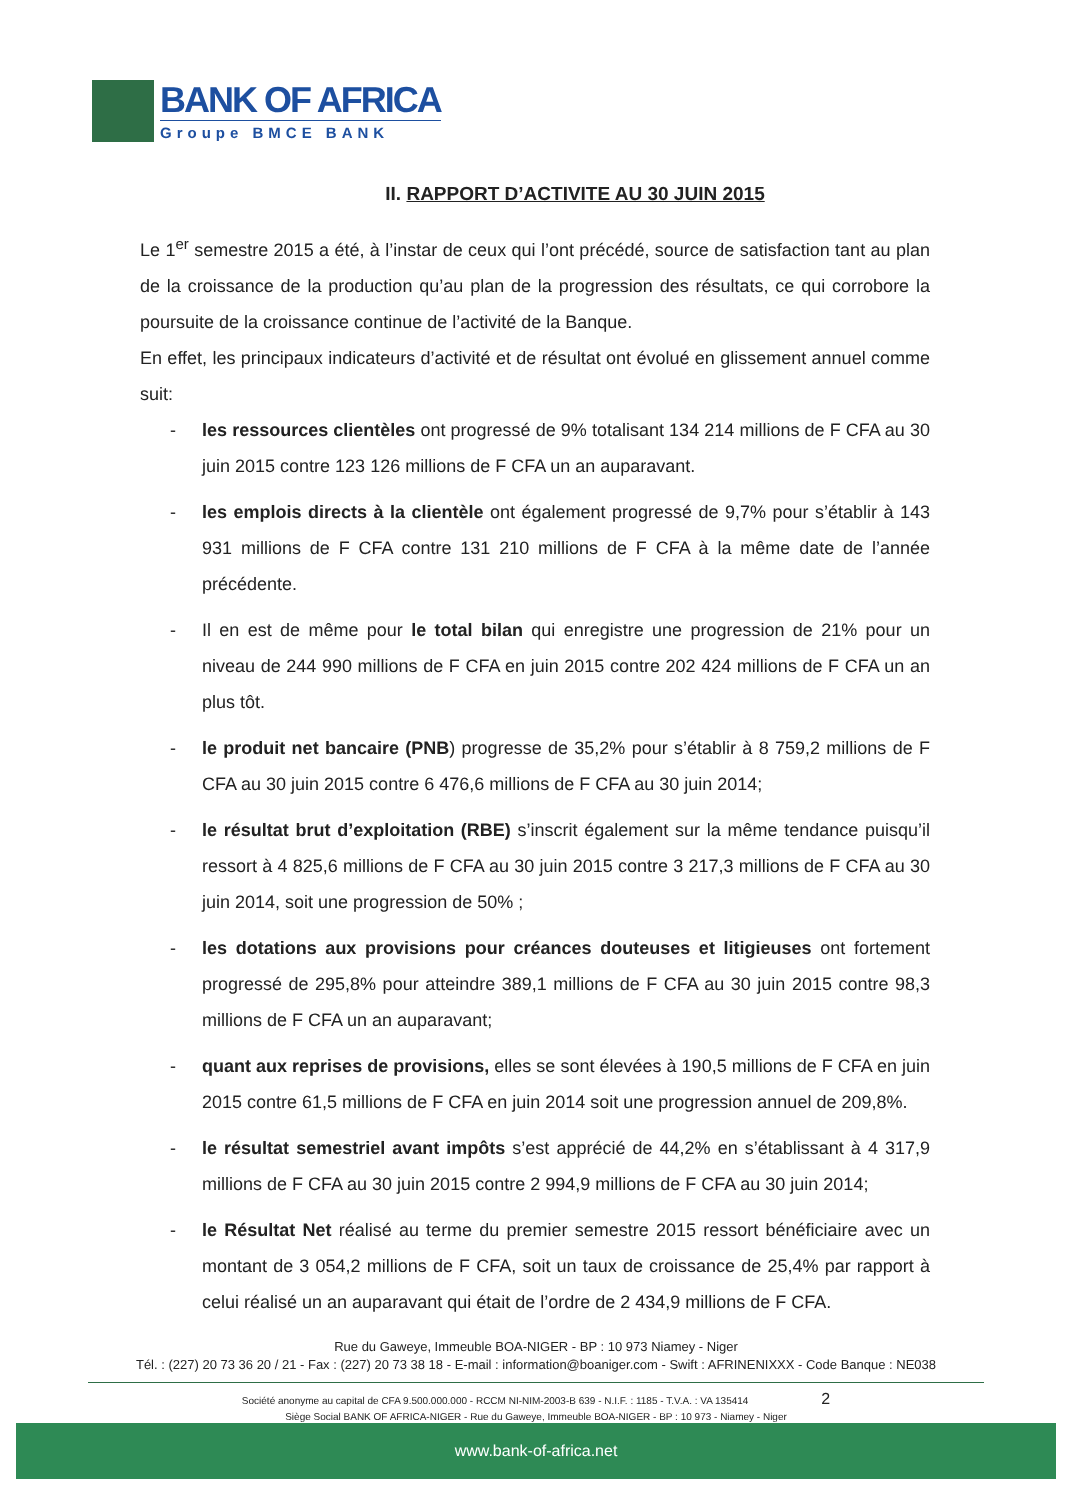BANK OF AFRICA
Groupe BMCE BANK
II. RAPPORT D’ACTIVITE AU 30 JUIN 2015
Le 1<sup>er</sup> semestre 2015 a été, à l’instar de ceux qui l’ont précédé, source de satisfaction tant au plan de la croissance de la production qu’au plan de la progression des résultats, ce qui corrobore la poursuite de la croissance continue de l’activité de la Banque.
En effet, les principaux indicateurs d’activité et de résultat ont évolué en glissement annuel comme suit:
- les ressources clientèles ont progressé de 9% totalisant 134 214 millions de F CFA au 30 juin 2015 contre 123 126 millions de F CFA un an auparavant.
- les emplois directs à la clientèle ont également progressé de 9,7% pour s’établir à 143 931 millions de F CFA contre 131 210 millions de F CFA à la même date de l’année précédente.
- Il en est de même pour le total bilan qui enregistre une progression de 21% pour un niveau de 244 990 millions de F CFA en juin 2015 contre 202 424 millions de F CFA un an plus tôt.
- le produit net bancaire (PNB) progresse de 35,2% pour s’établir à 8 759,2 millions de F CFA au 30 juin 2015 contre 6 476,6 millions de F CFA au 30 juin 2014;
- le résultat brut d’exploitation (RBE) s’inscrit également sur la même tendance puisqu’il ressort à 4 825,6 millions de F CFA au 30 juin 2015 contre 3 217,3 millions de F CFA au 30 juin 2014, soit une progression de 50% ;
- les dotations aux provisions pour créances douteuses et litigieuses ont fortement progressé de 295,8% pour atteindre 389,1 millions de F CFA au 30 juin 2015 contre 98,3 millions de F CFA un an auparavant;
- quant aux reprises de provisions, elles se sont élevées à 190,5 millions de F CFA en juin 2015 contre 61,5 millions de F CFA en juin 2014 soit une progression annuel de 209,8%.
- le résultat semestriel avant impôts s’est apprécié de 44,2% en s’établissant à 4 317,9 millions de F CFA au 30 juin 2015 contre 2 994,9 millions de F CFA au 30 juin 2014;
- le Résultat Net réalisé au terme du premier semestre 2015 ressort bénéficiaire avec un montant de 3 054,2 millions de F CFA, soit un taux de croissance de 25,4% par rapport à celui réalisé un an auparavant qui était de l’ordre de 2 434,9 millions de F CFA.
Rue du Gaweye, Immeuble BOA-NIGER - BP : 10 973 Niamey - Niger
Tél. : (227) 20 73 36 20 / 21 - Fax : (227) 20 73 38 18 - E-mail : information@boaniger.com - Swift : AFRINENIXXX - Code Banque : NE038
Société anonyme au capital de CFA 9.500.000.000 - RCCM NI-NIM-2003-B 639 - N.I.F. : 1185 - T.V.A. : VA 135414 2
Siège Social BANK OF AFRICA-NIGER - Rue du Gaweye, Immeuble BOA-NIGER - BP : 10 973 - Niamey - Niger
www.bank-of-africa.net